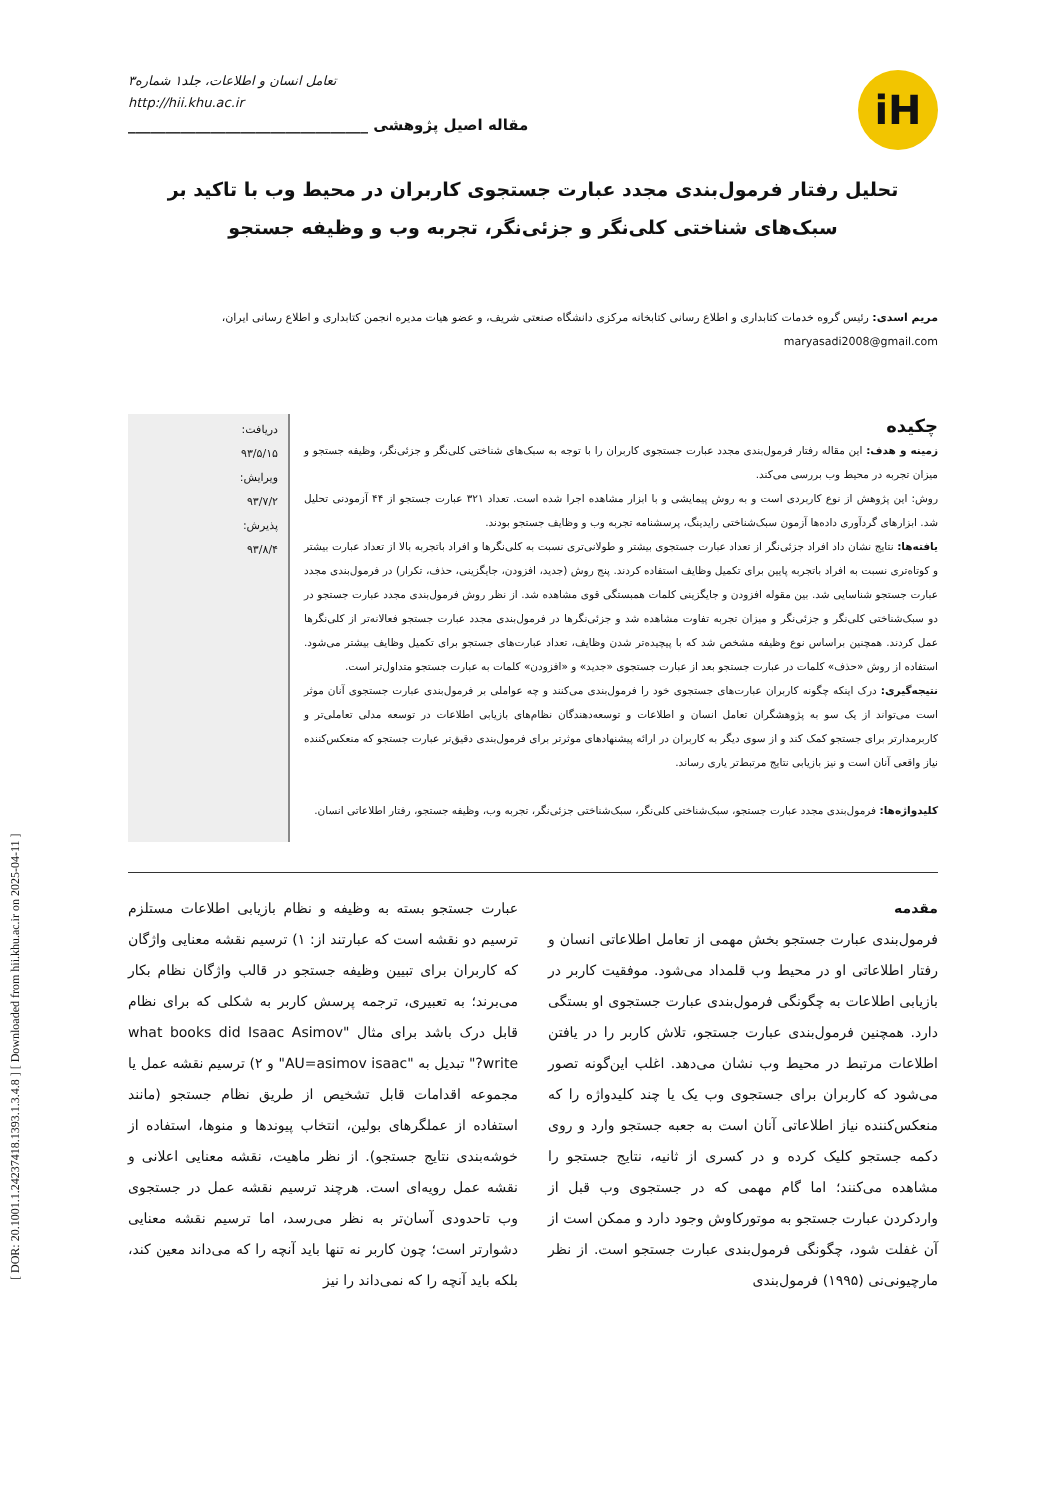[ DOR: 20.1001.1.24237418.1393.1.3.4.8 ] [ Downloaded from hii.khu.ac.ir on 2025-04-11 ]
iH
تعامل انسان و اطلاعات، جلد۱ شماره۳
http://hii.khu.ac.ir
مقاله اصیل پژوهشی ________________________________
تحلیل رفتار فرمول‌بندی مجدد عبارت جستجوی کاربران در محیط وب با تاکید بر سبک‌های شناختی کلی‌نگر و جزئی‌نگر، تجربه وب و وظیفه جستجو
مریم اسدی: رئیس گروه خدمات کتابداری و اطلاع رسانی کتابخانه مرکزی دانشگاه صنعتی شریف، و عضو هیات مدیره انجمن کتابداری و اطلاع رسانی ایران،
maryasadi2008@gmail.com
چکیده
زمینه و هدف: این مقاله رفتار فرمول‌بندی مجدد عبارت جستجوی کاربران را با توجه به سبک‌های شناختی کلی‌نگر و جزئی‌نگر، وظیفه جستجو و میزان تجربه در محیط وب بررسی می‌کند.
روش: این پژوهش از نوع کاربردی است و به روش پیمایشی و با ابزار مشاهده اجرا شده است. تعداد ۳۲۱ عبارت جستجو از ۴۴ آزمودنی تحلیل شد. ابزارهای گردآوری داده‌ها آزمون سبک‌شناختی رایدینگ، پرسشنامه تجربه وب و وظایف جستجو بودند.
یافته‌ها: نتایج نشان داد افراد جزئی‌نگر از تعداد عبارت جستجوی بیشتر و طولانی‌تری نسبت به کلی‌نگرها و افراد باتجربه بالا از تعداد عبارت بیشتر و کوتاه‌تری نسبت به افراد باتجربه پایین برای تکمیل وظایف استفاده کردند. پنج روش (جدید، افزودن، جایگزینی، حذف، تکرار) در فرمول‌بندی مجدد عبارت جستجو شناسایی شد. بین مقوله افزودن و جایگزینی کلمات همبستگی قوی مشاهده شد. از نظر روش فرمول‌بندی مجدد عبارت جستجو در دو سبک‌شناختی کلی‌نگر و جزئی‌نگر و میزان تجربه تفاوت مشاهده شد و جزئی‌نگرها در فرمول‌بندی مجدد عبارت جستجو فعالانه‌تر از کلی‌نگرها عمل کردند. همچنین براساس نوع وظیفه مشخص شد که با پیچیده‌تر شدن وظایف، تعداد عبارت‌های جستجو برای تکمیل وظایف بیشتر می‌شود. استفاده از روش «حذف» کلمات در عبارت جستجو بعد از عبارت جستجوی «جدید» و «افزودن» کلمات به عبارت جستجو متداول‌تر است.
نتیجه‌گیری: درک اینکه چگونه کاربران عبارت‌های جستجوی خود را فرمول‌بندی می‌کنند و چه عواملی بر فرمول‌بندی عبارت جستجوی آنان موثر است می‌تواند از یک سو به پژوهشگران تعامل انسان و اطلاعات و توسعه‌دهندگان نظام‌های بازیابی اطلاعات در توسعه مدلی تعاملی‌تر و کاربرمدارتر برای جستجو کمک کند و از سوی دیگر به کاربران در ارائه پیشنهادهای موثرتر برای فرمول‌بندی دقیق‌تر عبارت جستجو که منعکس‌کننده نیاز واقعی آنان است و نیز بازیابی نتایج مرتبط‌تر یاری رساند.
کلیدواژه‌ها: فرمول‌بندی مجدد عبارت جستجو، سبک‌شناختی کلی‌نگر، سبک‌شناختی جزئی‌نگر، تجربه وب، وظیفه جستجو، رفتار اطلاعاتی انسان.
دریافت:
۹۳/۵/۱۵
ویرایش:
۹۳/۷/۲
پذیرش:
۹۳/۸/۴
مقدمه
فرمول‌بندی عبارت جستجو بخش مهمی از تعامل اطلاعاتی انسان و رفتار اطلاعاتی او در محیط وب قلمداد می‌شود. موفقیت کاربر در بازیابی اطلاعات به چگونگی فرمول‌بندی عبارت جستجوی او بستگی دارد. همچنین فرمول‌بندی عبارت جستجو، تلاش کاربر را در یافتن اطلاعات مرتبط در محیط وب نشان می‌دهد. اغلب این‌گونه تصور می‌شود که کاربران برای جستجوی وب یک یا چند کلیدواژه را که منعکس‌کننده نیاز اطلاعاتی آنان است به جعبه جستجو وارد و روی دکمه جستجو کلیک کرده و در کسری از ثانیه، نتایج جستجو را مشاهده می‌کنند؛ اما گام مهمی که در جستجوی وب قبل از واردکردن عبارت جستجو به موتورکاوش وجود دارد و ممکن است از آن غفلت شود، چگونگی فرمول‌بندی عبارت جستجو است. از نظر مارچیونی‌نی (۱۹۹۵) فرمول‌بندی
عبارت جستجو بسته به وظیفه و نظام بازیابی اطلاعات مستلزم ترسیم دو نقشه است که عبارتند از: ۱) ترسیم نقشه معنایی واژگان که کاربران برای تبیین وظیفه جستجو در قالب واژگان نظام بکار می‌برند؛ به تعبیری، ترجمه پرسش کاربر به شکلی که برای نظام قابل درک باشد برای مثال "what books did Isaac Asimov write?" تبدیل به "AU=asimov isaac" و ۲) ترسیم نقشه عمل یا مجموعه اقدامات قابل تشخیص از طریق نظام جستجو (مانند استفاده از عملگرهای بولین، انتخاب پیوندها و منوها، استفاده از خوشه‌بندی نتایج جستجو). از نظر ماهیت، نقشه معنایی اعلانی و نقشه عمل رویه‌ای است. هرچند ترسیم نقشه عمل در جستجوی وب تاحدودی آسان‌تر به نظر می‌رسد، اما ترسیم نقشه معنایی دشوارتر است؛ چون کاربر نه تنها باید آنچه را که می‌داند معین کند، بلکه باید آنچه را که نمی‌داند را نیز